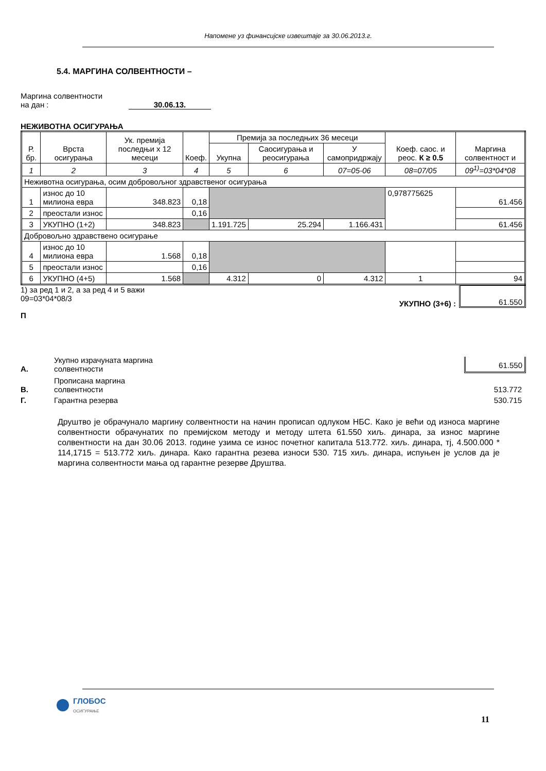Напомене уз финансијске извештаје за 30.06.2013.г.
5.4. МАРГИНА СОЛВЕНТНОСТИ –
Маргина солвентности
на дан : 30.06.13.
НЕЖИВОТНА ОСИГУРАЊА
| Р. бр. | Врста осигурања | Ук. премија последњи х 12 месеци | Коеф. | Премија за последњих 36 месеци | | | Коеф. саос. и реос. К ≥ 0.5 | Маргина солвентност и |
| --- | --- | --- | --- | --- | --- | --- | --- | --- |
| | | | | Укупна | Саосигурања и реосигурања | У самопридржају | | |
| 1 | 2 | 3 | 4 | 5 | 6 | 07=05-06 | 08=07/05 | 09<sup>1)</sup>=03*04*08 |
| Неживотна осигурања, осим добровољног здравственог осигурања | | | | | | | | |
| 1 | износ до 10 милиона евра | 348.823 | 0,18 | | | | 0,978775625 | 61.456 |
| 2 | преостали износ | | 0,16 | | | | | |
| 3 | УКУПНО (1+2) | 348.823 | | 1.191.725 | 25.294 | 1.166.431 | | 61.456 |
| Добровољно здравствено осигурање | | | | | | | | |
| 4 | износ до 10 милиона евра | 1.568 | 0,18 | | | | | |
| 5 | преостали износ | | 0,16 | | | | | |
| 6 | УКУПНО (4+5) | 1.568 | | 4.312 | 0 | 4.312 | 1 | 94 |
1) за ред 1 и 2, а за ред 4 и 5 важи
09=03*04*08/3
УКУПНО (3+6) :
61.550
П
А. Укупно израчуната маргина
солвентности 61.550
В. Прописана маргина
солвентности 513.772
Г. Гарантна резерва 530.715
Друштво је обрачунало маргину солвентности на начин прописаn одлуком НБС. Како је већи од износа маргине солвентности обрачунатих по премијском методу и методу штета 61.550 хиљ. динара, за износ маргине солвентности на дан 30.06 2013. године узима се износ почетног капитала 513.772. хиљ. динара, тј, 4.500.000 * 114,1715 = 513.772 хиљ. динара. Како гарантна резева износи 530. 715 хиљ. динара, испуњен је услов да је маргина солвентности мања од гарантне резерве Друштва.
ГЛОБОС
ОСИГУРАЊЕ
11